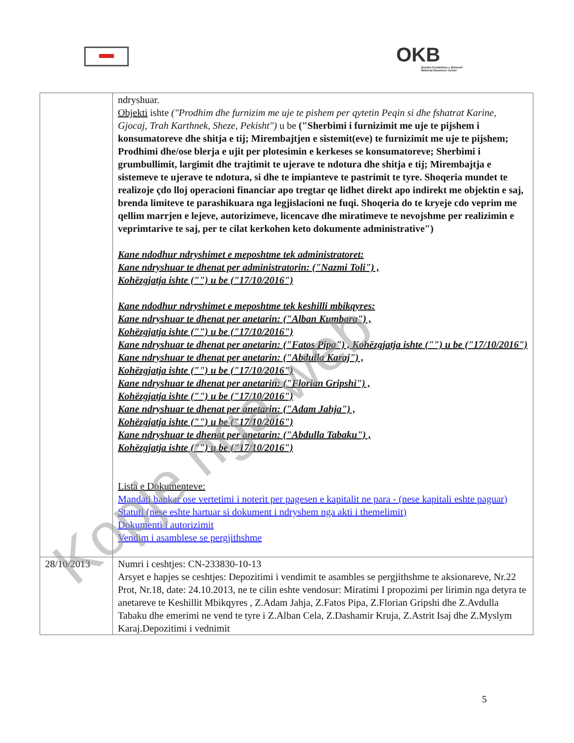OKB
Qendra Kombëtare e Biznesit
National Business Center
| | ndryshuar. Objekti ishte ("Prodhim dhe furnizim me uje te pishem per qytetin Peqin si dhe fshatrat Karine, Gjocaj, Trah Karthnek, Sheze, Pekisht") u be ("Sherbimi i furnizimit me uje te pijshem i konsumatoreve dhe shitja e tij; Mirembajtjen e sistemit(eve) te furnizimit me uje te pijshem; Prodhimi dhe/ose blerja e ujit per plotesimin e kerkeses se konsumatoreve; Sherbimi i grumbullimit, largimit dhe trajtimit te ujerave te ndotura dhe shitja e tij; Mirembajtja e sistemeve te ujerave te ndotura, si dhe te impianteve te pastrimit te tyre. Shoqeria mundet te realizoje çdo lloj operacioni financiar apo tregtar qe lidhet direkt apo indirekt me objektin e saj, brenda limiteve te parashikuara nga legjislacioni ne fuqi. Shoqeria do te kryeje cdo veprim me qellim marrjen e lejeve, autorizimeve, licencave dhe miratimeve te nevojshme per realizimin e veprimtarive te saj, per te cilat kerkohen keto dokumente administrative") Kane ndodhur ndryshimet e meposhtme tek administratoret: Kane ndryshuar te dhenat per administratorin: ("Nazmi Toli") , Kohëzgjatja ishte ("") u be ("17/10/2016") Kane ndodhur ndryshimet e meposhtme tek keshilli mbikqyres: Kane ndryshuar te dhenat per anetarin: ("Alban Kumbara") , Kohëzgjatja ishte ("") u be ("17/10/2016") Kane ndryshuar te dhenat per anetarin: ("Fatos Pipa") , Kohëzgjatja ishte ("") u be ("17/10/2016") Kane ndryshuar te dhenat per anetarin: ("Abdulla Karaj") , Kohëzgjatja ishte ("") u be ("17/10/2016") Kane ndryshuar te dhenat per anetarin: ("Florian Gripshi") , Kohëzgjatja ishte ("") u be ("17/10/2016") Kane ndryshuar te dhenat per anetarin: ("Adam Jahja") , Kohëzgjatja ishte ("") u be ("17/10/2016") Kane ndryshuar te dhenat per anetarin: ("Abdulla Tabaku") , Kohëzgjatja ishte ("") u be ("17/10/2016") Lista e Dokumenteve: Mandati bankar ose vertetimi i noterit per pagesen e kapitalit ne para - (nese kapitali eshte paguar) Statuti (nese eshte hartuar si dokument i ndryshem nga akti i themelimit) Dokumenti i autorizimit Vendim i asamblese se pergjithshme |
| 28/10/2013 | Numri i ceshtjes: CN-233830-10-13 Arsyet e hapjes se ceshtjes: Depozitimi i vendimit te asambles se pergjithshme te aksionareve, Nr.22 Prot, Nr.18, date: 24.10.2013, ne te cilin eshte vendosur: Miratimi I propozimi per lirimin nga detyra te anetareve te Keshillit Mbikqyres , Z.Adam Jahja, Z.Fatos Pipa, Z.Florian Gripshi dhe Z.Avdulla Tabaku dhe emerimi ne vend te tyre i Z.Alban Cela, Z.Dashamir Kruja, Z.Astrit Isaj dhe Z.Myslym Karaj.Depozitimi i vednimit |
5
Kopje nga web